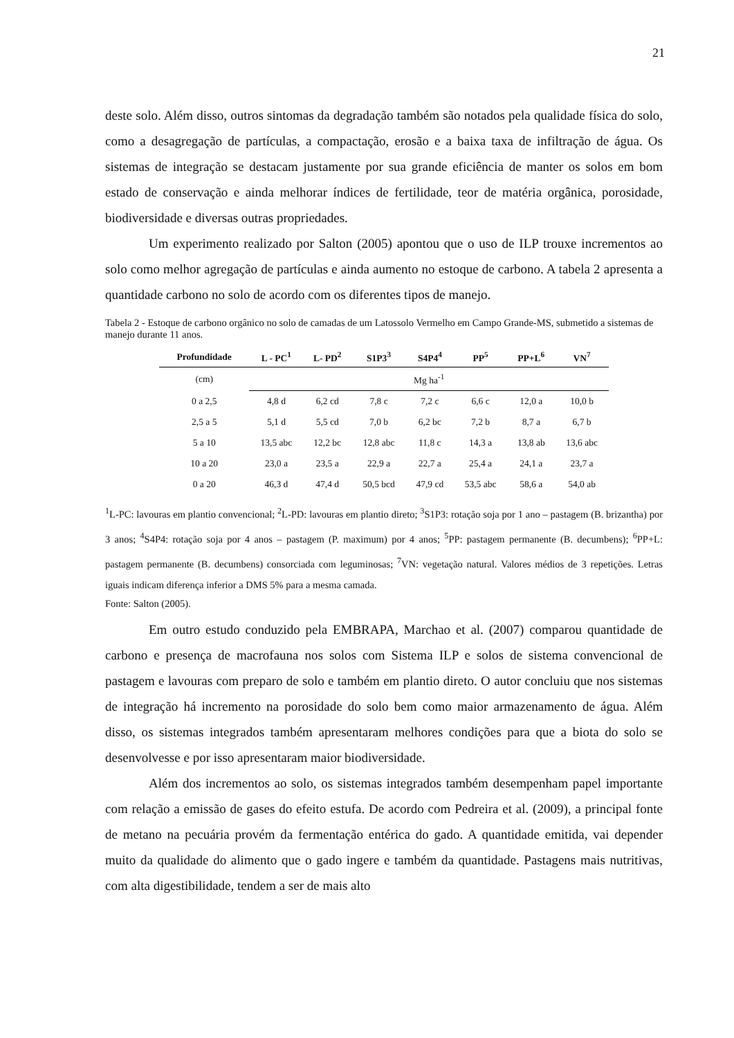21
deste solo. Além disso, outros sintomas da degradação também são notados pela qualidade física do solo, como a desagregação de partículas, a compactação, erosão e a baixa taxa de infiltração de água. Os sistemas de integração se destacam justamente por sua grande eficiência de manter os solos em bom estado de conservação e ainda melhorar índices de fertilidade, teor de matéria orgânica, porosidade, biodiversidade e diversas outras propriedades.
Um experimento realizado por Salton (2005) apontou que o uso de ILP trouxe incrementos ao solo como melhor agregação de partículas e ainda aumento no estoque de carbono. A tabela 2 apresenta a quantidade carbono no solo de acordo com os diferentes tipos de manejo.
Tabela 2 - Estoque de carbono orgânico no solo de camadas de um Latossolo Vermelho em Campo Grande-MS, submetido a sistemas de manejo durante 11 anos.
| Profundidade | L - PC<sup>1</sup> | L- PD<sup>2</sup> | S1P3<sup>3</sup> | S4P4<sup>4</sup> | PP<sup>5</sup> | PP+L<sup>6</sup> | VN<sup>7</sup> |
| --- | --- | --- | --- | --- | --- | --- | --- |
| (cm) | Mg ha<sup>-1</sup> | | | | | | |
| 0 a 2,5 | 4,8 d | 6,2 cd | 7,8 c | 7,2 c | 6,6 c | 12,0 a | 10,0 b |
| 2,5 a 5 | 5,1 d | 5,5 cd | 7,0 b | 6,2 bc | 7,2 b | 8,7 a | 6,7 b |
| 5 a 10 | 13,5 abc | 12,2 bc | 12,8 abc | 11,8 c | 14,3 a | 13,8 ab | 13,6 abc |
| 10 a 20 | 23,0 a | 23,5 a | 22,9 a | 22,7 a | 25,4 a | 24,1 a | 23,7 a |
| 0 a 20 | 46,3 d | 47,4 d | 50,5 bcd | 47,9 cd | 53,5 abc | 58,6 a | 54,0 ab |
<sup>1</sup> L-PC: lavouras em plantio convencional; <sup>2</sup>L-PD: lavouras em plantio direto; <sup>3</sup>S1P3: rotação soja por 1 ano – pastagem (B. brizantha) por 3 anos; <sup>4</sup>S4P4: rotação soja por 4 anos – pastagem (P. maximum) por 4 anos; <sup>5</sup>PP: pastagem permanente (B. decumbens); <sup>6</sup>PP+L: pastagem permanente (B. decumbens) consorciada com leguminosas; <sup>7</sup>VN: vegetação natural. Valores médios de 3 repetições. Letras iguais indicam diferença inferior a DMS 5% para a mesma camada.
Fonte: Salton (2005).
Em outro estudo conduzido pela EMBRAPA, Marchao et al. (2007) comparou quantidade de carbono e presença de macrofauna nos solos com Sistema ILP e solos de sistema convencional de pastagem e lavouras com preparo de solo e também em plantio direto. O autor concluiu que nos sistemas de integração há incremento na porosidade do solo bem como maior armazenamento de água. Além disso, os sistemas integrados também apresentaram melhores condições para que a biota do solo se desenvolvesse e por isso apresentaram maior biodiversidade.
Além dos incrementos ao solo, os sistemas integrados também desempenham papel importante com relação a emissão de gases do efeito estufa. De acordo com Pedreira et al. (2009), a principal fonte de metano na pecuária provém da fermentação entérica do gado. A quantidade emitida, vai depender muito da qualidade do alimento que o gado ingere e também da quantidade. Pastagens mais nutritivas, com alta digestibilidade, tendem a ser de mais alto